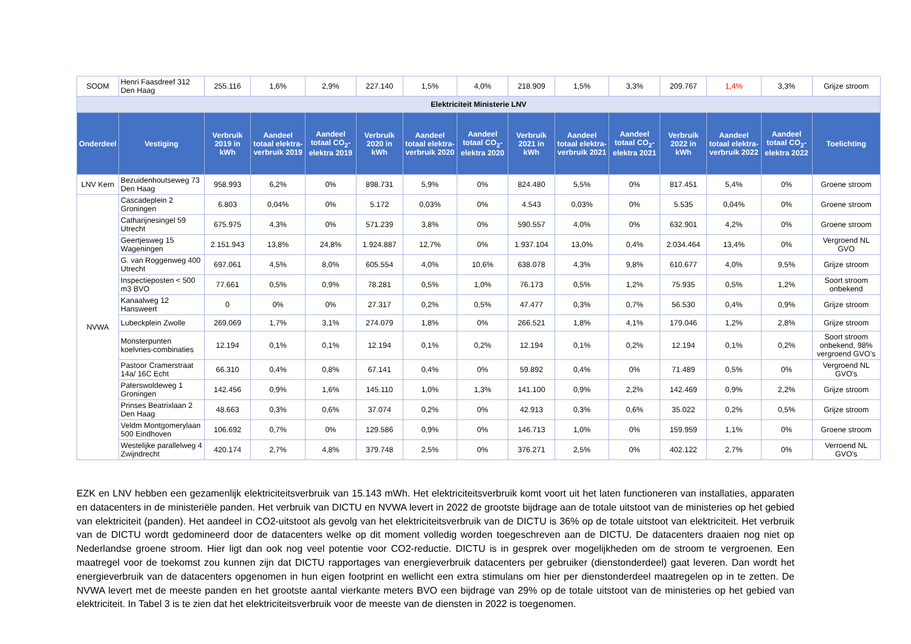| SODM | Henri Faasdreef 312 Den Haag | 255.116 | 1,6% | 2,9% | 227.140 | 1,5% | 4,0% | 218.909 | 1,5% | 3,3% | 209.767 | 1,4% | 3,3% | Grijze stroom |
| Elektriciteit Ministerie LNV | | | | | | | | | | | | | | |
| Onderdeel | Vestiging | Verbruik 2019 in kWh | Aandeel totaal elektra-verbruik 2019 | Aandeel totaal CO<sub>2</sub>-elektra 2019 | Verbruik 2020 in kWh | Aandeel totaal elektra-verbruik 2020 | Aandeel totaal CO<sub>2</sub>-elektra 2020 | Verbruik 2021 in kWh | Aandeel totaal elektra-verbruik 2021 | Aandeel totaal CO<sub>2</sub>-elektra 2021 | Verbruik 2022 in kWh | Aandeel totaal elektra-verbruik 2022 | Aandeel totaal CO<sub>2</sub>-elektra 2022 | Toelichting |
| LNV Kern | Bezuidenhoutseweg 73 Den Haag | 958.993 | 6,2% | 0% | 898.731 | 5,9% | 0% | 824.480 | 5,5% | 0% | 817.451 | 5,4% | 0% | Groene stroom |
| NVWA | Cascadeplein 2 Groningen | 6.803 | 0,04% | 0% | 5.172 | 0,03% | 0% | 4.543 | 0,03% | 0% | 5.535 | 0,04% | 0% | Groene stroom |
| | Catharijnesingel 59 Utrecht | 675.975 | 4,3% | 0% | 571.239 | 3,8% | 0% | 590.557 | 4,0% | 0% | 632.901 | 4,2% | 0% | Groene stroom |
| | Geertjesweg 15 Wageningen | 2.151.943 | 13,8% | 24,8% | 1.924.887 | 12,7% | 0% | 1.937.104 | 13,0% | 0,4% | 2.034.464 | 13,4% | 0% | Vergroend NL GVO |
| | G. van Roggenweg 400 Utrecht | 697.061 | 4,5% | 8,0% | 605.554 | 4,0% | 10,6% | 638.078 | 4,3% | 9,8% | 610.677 | 4,0% | 9,5% | Grijze stroom |
| | Inspectieposten < 500 m3 BVO | 77.661 | 0,5% | 0,9% | 78.281 | 0,5% | 1,0% | 76.173 | 0,5% | 1,2% | 75.935 | 0,5% | 1,2% | Soort stroom onbekend |
| | Kanaalweg 12 Hansweert | 0 | 0% | 0% | 27.317 | 0,2% | 0,5% | 47.477 | 0,3% | 0,7% | 56.530 | 0,4% | 0,9% | Grijze stroom |
| | Lubeckplein Zwolle | 269.069 | 1,7% | 3,1% | 274.079 | 1,8% | 0% | 266.521 | 1,8% | 4,1% | 179.046 | 1,2% | 2,8% | Grijze stroom |
| | Monsterpunten koelvries-combinaties | 12.194 | 0,1% | 0,1% | 12.194 | 0,1% | 0,2% | 12.194 | 0,1% | 0,2% | 12.194 | 0,1% | 0,2% | Soort stroom onbekend, 98% vergroend GVO’s |
| | Pastoor Cramerstraat 14a/ 16C Echt | 66.310 | 0,4% | 0,8% | 67.141 | 0,4% | 0% | 59.892 | 0,4% | 0% | 71.489 | 0,5% | 0% | Vergroend NL GVO's |
| | Paterswoldeweg 1 Groningen | 142.456 | 0,9% | 1,6% | 145.110 | 1,0% | 1,3% | 141.100 | 0,9% | 2,2% | 142.469 | 0,9% | 2,2% | Grijze stroom |
| | Prinses Beatrixlaan 2 Den Haag | 48.663 | 0,3% | 0,6% | 37.074 | 0,2% | 0% | 42.913 | 0,3% | 0,6% | 35.022 | 0,2% | 0,5% | Grijze stroom |
| | Veldm Montgomerylaan 500 Eindhoven | 106.692 | 0,7% | 0% | 129.586 | 0,9% | 0% | 146.713 | 1,0% | 0% | 159.959 | 1,1% | 0% | Groene stroom |
| | Westelijke parallelweg 4 Zwijndrecht | 420.174 | 2,7% | 4,8% | 379.748 | 2,5% | 0% | 376.271 | 2,5% | 0% | 402.122 | 2,7% | 0% | Verroend NL GVO's |
EZK en LNV hebben een gezamenlijk elektriciteitsverbruik van 15.143 mWh. Het elektriciteitsverbruik komt voort uit het laten functioneren van installaties, apparaten en datacenters in de ministeriële panden. Het verbruik van DICTU en NVWA levert in 2022 de grootste bijdrage aan de totale uitstoot van de ministeries op het gebied van elektriciteit (panden). Het aandeel in CO2-uitstoot als gevolg van het elektriciteitsverbruik van de DICTU is 36% op de totale uitstoot van elektriciteit. Het verbruik van de DICTU wordt gedomineerd door de datacenters welke op dit moment volledig worden toegeschreven aan de DICTU. De datacenters draaien nog niet op Nederlandse groene stroom. Hier ligt dan ook nog veel potentie voor CO2-reductie. DICTU is in gesprek over mogelijkheden om de stroom te vergroenen. Een maatregel voor de toekomst zou kunnen zijn dat DICTU rapportages van energieverbruik datacenters per gebruiker (dienstonderdeel) gaat leveren. Dan wordt het energieverbruik van de datacenters opgenomen in hun eigen footprint en wellicht een extra stimulans om hier per dienstonderdeel maatregelen op in te zetten. De NVWA levert met de meeste panden en het grootste aantal vierkante meters BVO een bijdrage van 29% op de totale uitstoot van de ministeries op het gebied van elektriciteit. In Tabel 3 is te zien dat het elektriciteitsverbruik voor de meeste van de diensten in 2022 is toegenomen.